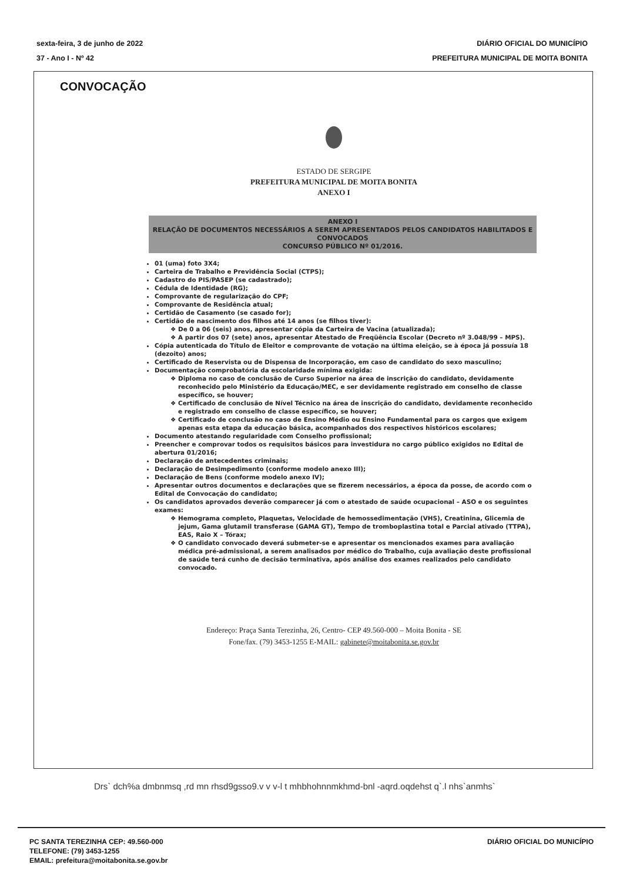sexta-feira, 3 de junho de 2022
37 - Ano I - Nº 42
DIÁRIO OFICIAL DO MUNICÍPIO
PREFEITURA MUNICIPAL DE MOITA BONITA
CONVOCAÇÃO
ESTADO DE SERGIPE
PREFEITURA MUNICIPAL DE MOITA BONITA
ANEXO I
ANEXO I
RELAÇÃO DE DOCUMENTOS NECESSÁRIOS A SEREM APRESENTADOS PELOS CANDIDATOS HABILITADOS E CONVOCADOS
CONCURSO PÚBLICO Nº 01/2016.
01 (uma) foto 3X4;
Carteira de Trabalho e Previdência Social (CTPS);
Cadastro do PIS/PASEP (se cadastrado);
Cédula de Identidade (RG);
Comprovante de regularização do CPF;
Comprovante de Residência atual;
Certidão de Casamento (se casado for);
Certidão de nascimento dos filhos até 14 anos (se filhos tiver):
De 0 a 06 (seis) anos, apresentar cópia da Carteira de Vacina (atualizada);
A partir dos 07 (sete) anos, apresentar Atestado de Freqüência Escolar (Decreto nº 3.048/99 – MPS).
Cópia autenticada do Título de Eleitor e comprovante de votação na última eleição, se à época já possuía 18 (dezoito) anos;
Certificado de Reservista ou de Dispensa de Incorporação, em caso de candidato do sexo masculino;
Documentação comprobatória da escolaridade mínima exigida:
Diploma no caso de conclusão de Curso Superior na área de inscrição do candidato, devidamente reconhecido pelo Ministério da Educação/MEC, e ser devidamente registrado em conselho de classe específico, se houver;
Certificado de conclusão de Nível Técnico na área de inscrição do candidato, devidamente reconhecido e registrado em conselho de classe específico, se houver;
Certificado de conclusão no caso de Ensino Médio ou Ensino Fundamental para os cargos que exigem apenas esta etapa da educação básica, acompanhados dos respectivos históricos escolares;
Documento atestando regularidade com Conselho profissional;
Preencher e comprovar todos os requisitos básicos para investidura no cargo público exigidos no Edital de abertura 01/2016;
Declaração de antecedentes criminais;
Declaração de Desimpedimento (conforme modelo anexo III);
Declaração de Bens (conforme modelo anexo IV);
Apresentar outros documentos e declarações que se fizerem necessários, a época da posse, de acordo com o Edital de Convocação do candidato;
Os candidatos aprovados deverão comparecer já com o atestado de saúde ocupacional – ASO e os seguintes exames:
Hemograma completo, Plaquetas, Velocidade de hemossedimentação (VHS), Creatinina, Glicemia de jejum, Gama glutamil transferase (GAMA GT), Tempo de tromboplastina total e Parcial ativado (TTPA), EAS, Raio X – Tórax;
O candidato convocado deverá submeter-se e apresentar os mencionados exames para avaliação médica pré-admissional, a serem analisados por médico do Trabalho, cuja avaliação deste profissional de saúde terá cunho de decisão terminativa, após análise dos exames realizados pelo candidato convocado.
Endereço: Praça Santa Terezinha, 26, Centro- CEP 49.560-000 – Moita Bonita - SE
Fone/fax. (79) 3453-1255 E-MAIL: gabinete@moitabonita.se.gov.br
Drs` dch%a dmbnmsq ,rd mn rhsd9gsso9.v v v-l t mhbhohnnmkhmd-bnl -aqrd.oqdehst q`.l nhs`anmhs`
PC SANTA TEREZINHA CEP: 49.560-000
TELEFONE: (79) 3453-1255
EMAIL: prefeitura@moitabonita.se.gov.br
DIÁRIO OFICIAL DO MUNICÍPIO